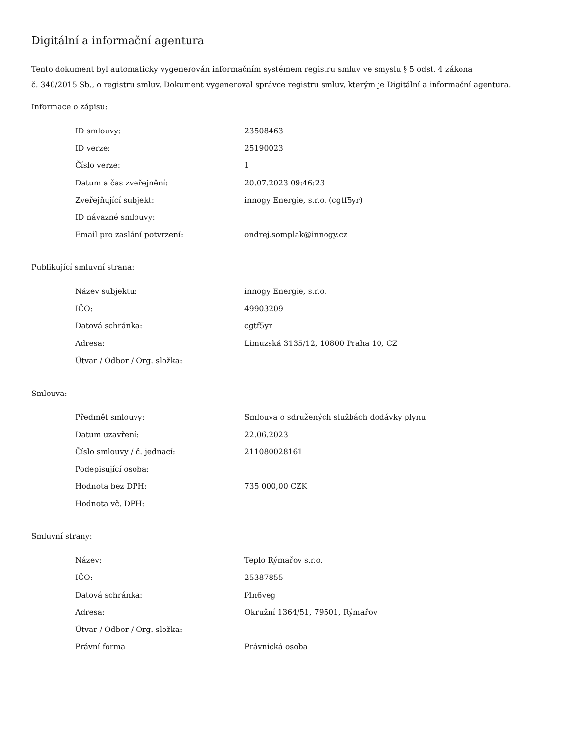Digitální a informační agentura
Tento dokument byl automaticky vygenerován informačním systémem registru smluv ve smyslu § 5 odst. 4 zákona
č. 340/2015 Sb., o registru smluv. Dokument vygeneroval správce registru smluv, kterým je Digitální a informační agentura.
Informace o zápisu:
| ID smlouvy: | 23508463 |
| ID verze: | 25190023 |
| Číslo verze: | 1 |
| Datum a čas zveřejnění: | 20.07.2023 09:46:23 |
| Zveřejňující subjekt: | innogy Energie, s.r.o. (cgtf5yr) |
| ID návazné smlouvy: | |
| Email pro zaslání potvrzení: | ondrej.somplak@innogy.cz |
Publikující smluvní strana:
| Název subjektu: | innogy Energie, s.r.o. |
| IČO: | 49903209 |
| Datová schránka: | cgtf5yr |
| Adresa: | Limuzská 3135/12, 10800 Praha 10, CZ |
| Útvar / Odbor / Org. složka: | |
Smlouva:
| Předmět smlouvy: | Smlouva o sdružených službách dodávky plynu |
| Datum uzavření: | 22.06.2023 |
| Číslo smlouvy / č. jednací: | 211080028161 |
| Podepisující osoba: | |
| Hodnota bez DPH: | 735 000,00 CZK |
| Hodnota vč. DPH: | |
Smluvní strany:
| Název: | Teplo Rýmařov s.r.o. |
| IČO: | 25387855 |
| Datová schránka: | f4n6veg |
| Adresa: | Okružní 1364/51, 79501, Rýmařov |
| Útvar / Odbor / Org. složka: | |
| Právní forma | Právnická osoba |